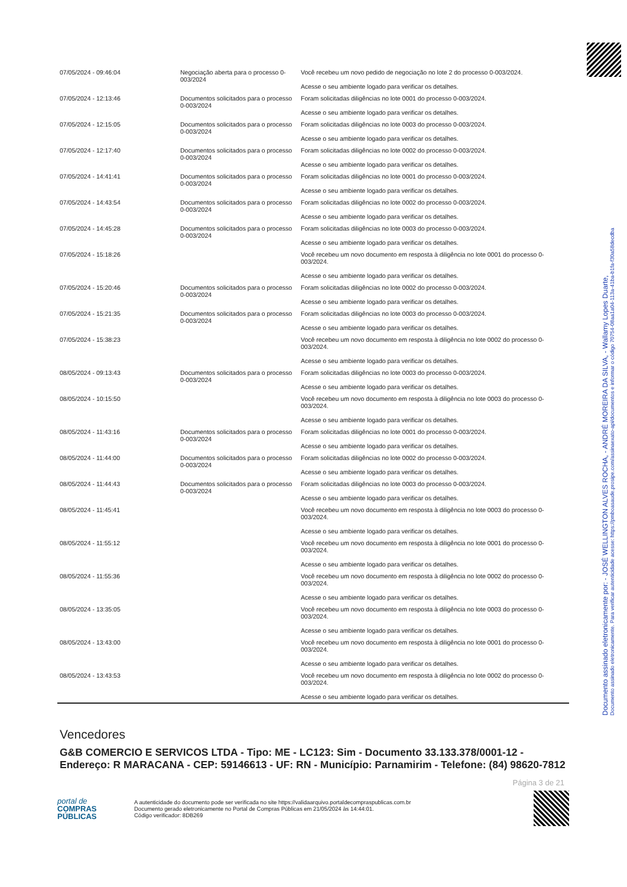| 07/05/2024 - 09:46:04 | Negociação aberta para o processo 0-003/2024 | Você recebeu um novo pedido de negociação no lote 2 do processo 0-003/2024. Acesse o seu ambiente logado para verificar os detalhes. |
| 07/05/2024 - 12:13:46 | Documentos solicitados para o processo 0-003/2024 | Foram solicitadas diligências no lote 0001 do processo 0-003/2024. Acesse o seu ambiente logado para verificar os detalhes. |
| 07/05/2024 - 12:15:05 | Documentos solicitados para o processo 0-003/2024 | Foram solicitadas diligências no lote 0003 do processo 0-003/2024. Acesse o seu ambiente logado para verificar os detalhes. |
| 07/05/2024 - 12:17:40 | Documentos solicitados para o processo 0-003/2024 | Foram solicitadas diligências no lote 0002 do processo 0-003/2024. Acesse o seu ambiente logado para verificar os detalhes. |
| 07/05/2024 - 14:41:41 | Documentos solicitados para o processo 0-003/2024 | Foram solicitadas diligências no lote 0001 do processo 0-003/2024. Acesse o seu ambiente logado para verificar os detalhes. |
| 07/05/2024 - 14:43:54 | Documentos solicitados para o processo 0-003/2024 | Foram solicitadas diligências no lote 0002 do processo 0-003/2024. Acesse o seu ambiente logado para verificar os detalhes. |
| 07/05/2024 - 14:45:28 | Documentos solicitados para o processo 0-003/2024 | Foram solicitadas diligências no lote 0003 do processo 0-003/2024. Acesse o seu ambiente logado para verificar os detalhes. |
| 07/05/2024 - 15:18:26 | | Você recebeu um novo documento em resposta à diligência no lote 0001 do processo 0-003/2024. Acesse o seu ambiente logado para verificar os detalhes. |
| 07/05/2024 - 15:20:46 | Documentos solicitados para o processo 0-003/2024 | Foram solicitadas diligências no lote 0002 do processo 0-003/2024. Acesse o seu ambiente logado para verificar os detalhes. |
| 07/05/2024 - 15:21:35 | Documentos solicitados para o processo 0-003/2024 | Foram solicitadas diligências no lote 0003 do processo 0-003/2024. Acesse o seu ambiente logado para verificar os detalhes. |
| 07/05/2024 - 15:38:23 | | Você recebeu um novo documento em resposta à diligência no lote 0002 do processo 0-003/2024. Acesse o seu ambiente logado para verificar os detalhes. |
| 08/05/2024 - 09:13:43 | Documentos solicitados para o processo 0-003/2024 | Foram solicitadas diligências no lote 0003 do processo 0-003/2024. Acesse o seu ambiente logado para verificar os detalhes. |
| 08/05/2024 - 10:15:50 | | Você recebeu um novo documento em resposta à diligência no lote 0003 do processo 0-003/2024. Acesse o seu ambiente logado para verificar os detalhes. |
| 08/05/2024 - 11:43:16 | Documentos solicitados para o processo 0-003/2024 | Foram solicitadas diligências no lote 0001 do processo 0-003/2024. Acesse o seu ambiente logado para verificar os detalhes. |
| 08/05/2024 - 11:44:00 | Documentos solicitados para o processo 0-003/2024 | Foram solicitadas diligências no lote 0002 do processo 0-003/2024. Acesse o seu ambiente logado para verificar os detalhes. |
| 08/05/2024 - 11:44:43 | Documentos solicitados para o processo 0-003/2024 | Foram solicitadas diligências no lote 0003 do processo 0-003/2024. Acesse o seu ambiente logado para verificar os detalhes. |
| 08/05/2024 - 11:45:41 | | Você recebeu um novo documento em resposta à diligência no lote 0003 do processo 0-003/2024. Acesse o seu ambiente logado para verificar os detalhes. |
| 08/05/2024 - 11:55:12 | | Você recebeu um novo documento em resposta à diligência no lote 0001 do processo 0-003/2024. Acesse o seu ambiente logado para verificar os detalhes. |
| 08/05/2024 - 11:55:36 | | Você recebeu um novo documento em resposta à diligência no lote 0002 do processo 0-003/2024. Acesse o seu ambiente logado para verificar os detalhes. |
| 08/05/2024 - 13:35:05 | | Você recebeu um novo documento em resposta à diligência no lote 0003 do processo 0-003/2024. Acesse o seu ambiente logado para verificar os detalhes. |
| 08/05/2024 - 13:43:00 | | Você recebeu um novo documento em resposta à diligência no lote 0001 do processo 0-003/2024. Acesse o seu ambiente logado para verificar os detalhes. |
| 08/05/2024 - 13:43:53 | | Você recebeu um novo documento em resposta à diligência no lote 0002 do processo 0-003/2024. Acesse o seu ambiente logado para verificar os detalhes. |
Vencedores
G&B COMERCIO E SERVICOS LTDA - Tipo: ME - LC123: Sim - Documento 33.133.378/0001-12 - Endereço: R MARACANA - CEP: 59146613 - UF: RN - Município: Parnamirim - Telefone: (84) 98620-7812
Página 3 de 21
portal de
COMPRAS
PÚBLICAS
A autenticidade do documento pode ser verificada no site https://validaarquivo.portaldecompraspublicas.com.br
Documento gerado eletronicamente no Portal de Compras Públicas em 21/05/2024 às 14:44:01.
Código verificador: 8DB269
Documento assinado eletronicamente por: - JOSÉ WELLINGTON ALVES ROCHA, - ANDRÉ MOREIRA DA SILVA, - Wallamy Lopes Duarte,
Documento assinado eletronicamente. Para verificar autenticidade acesse: https://pmboasaude.prosipe.com/assinaexato-api/documentos e informar o código 70754-08aa1a04-113a-41ba-b1fa-f30a58decdba